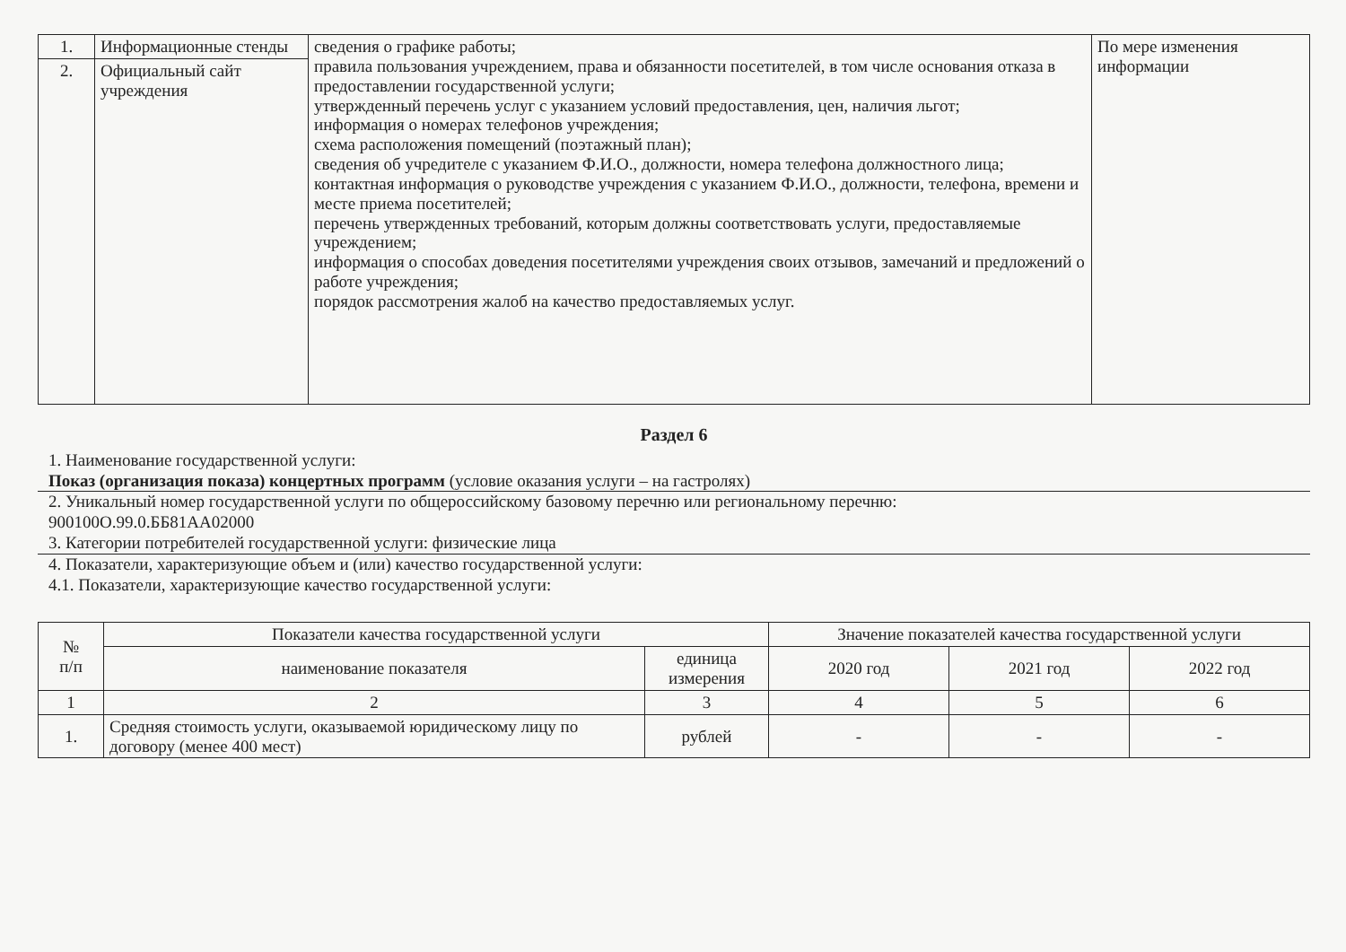| 1. | Информационные стенды | сведения о графике работы; правила пользования учреждением, права и обязанности посетителей, в том числе основания отказа в предоставлении государственной услуги; утвержденный перечень услуг с указанием условий предоставления, цен, наличия льгот; информация о номерах телефонов учреждения; схема расположения помещений (поэтажный план); сведения об учредителе с указанием Ф.И.О., должности, номера телефона должностного лица; контактная информация о руководстве учреждения с указанием Ф.И.О., должности, телефона, времени и месте приема посетителей; перечень утвержденных требований, которым должны соответствовать услуги, предоставляемые учреждением; информация о способах доведения посетителями учреждения своих отзывов, замечаний и предложений о работе учреждения; порядок рассмотрения жалоб на качество предоставляемых услуг. | По мере изменения информации |
| 2. | Официальный сайт учреждения | | |
Раздел 6
1. Наименование государственной услуги:
Показ (организация показа) концертных программ (условие оказания услуги – на гастролях)
2. Уникальный номер государственной услуги по общероссийскому базовому перечню или региональному перечню:
900100О.99.0.ББ81АА02000
3. Категории потребителей государственной услуги: физические лица
4. Показатели, характеризующие объем и (или) качество государственной услуги:
4.1. Показатели, характеризующие качество государственной услуги:
| № п/п | Показатели качества государственной услуги | | Значение показателей качества государственной услуги | | |
| --- | --- | --- | --- | --- | --- |
| | наименование показателя | единица измерения | 2020 год | 2021 год | 2022 год |
| 1 | 2 | 3 | 4 | 5 | 6 |
| 1. | Средняя стоимость услуги, оказываемой юридическому лицу по договору (менее 400 мест) | рублей | - | - | - |